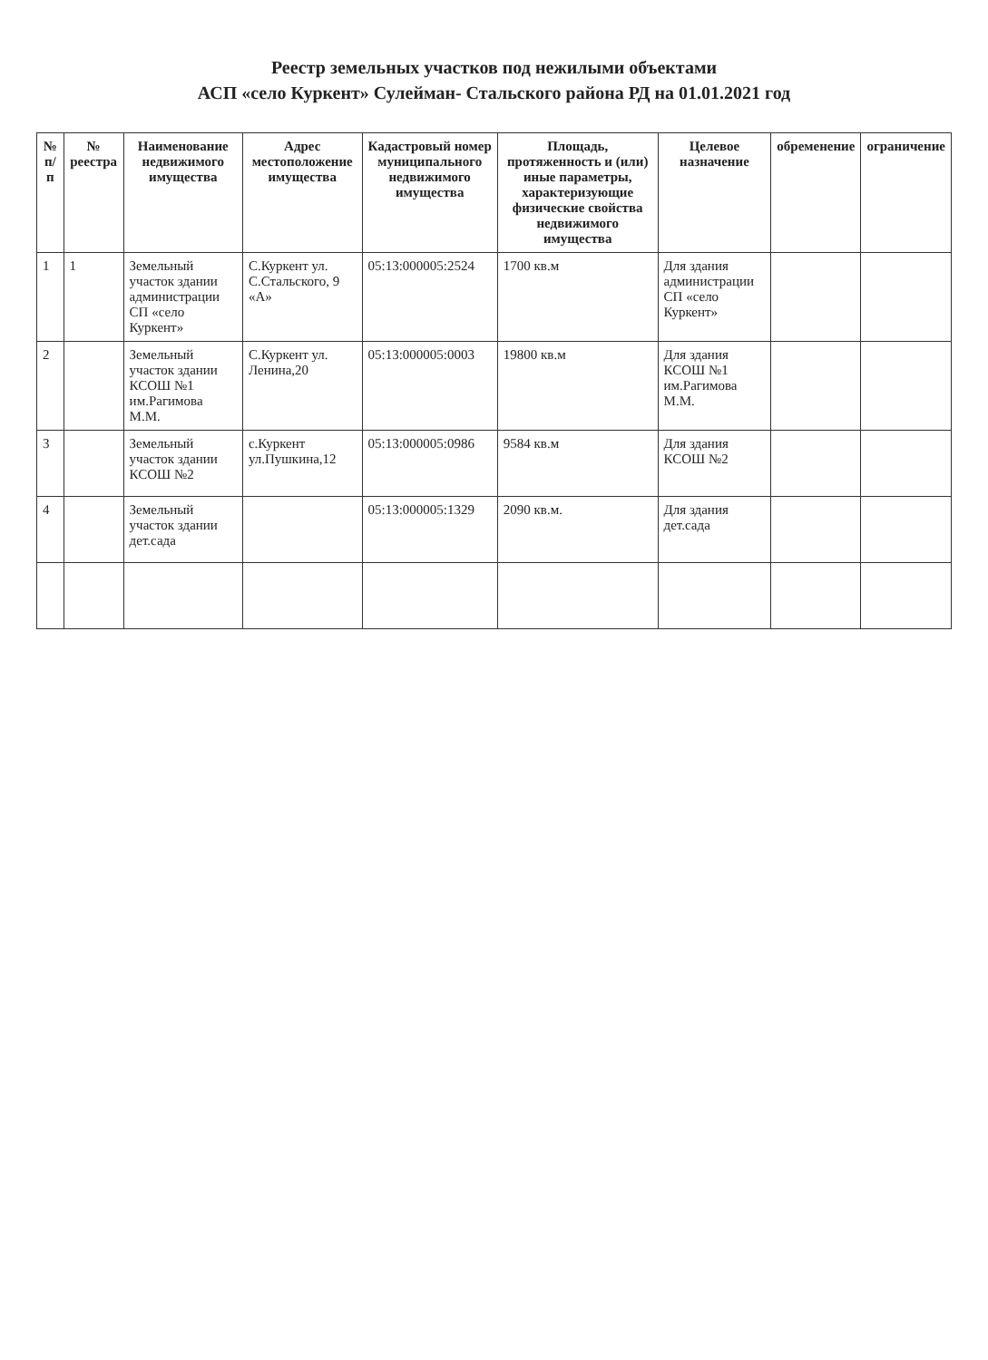Реестр земельных участков под нежилыми объектами
АСП «село Куркент» Сулейман- Стальского района РД на 01.01.2021 год
| № п/п | № реестра | Наименование недвижимого имущества | Адрес местоположение имущества | Кадастровый номер муниципального недвижимого имущества | Площадь, протяженность и (или) иные параметры, характеризующие физические свойства недвижимого имущества | Целевое назначение | обременение | ограничение |
| --- | --- | --- | --- | --- | --- | --- | --- | --- |
| 1 | 1 | Земельный участок здании администрации СП «село Куркент» | С.Куркент ул. С.Стальского, 9 «А» | 05:13:000005:2524 | 1700 кв.м | Для здания администрации СП «село Куркент» | | |
| 2 | | Земельный участок здании КСОШ №1 им.Рагимова М.М. | С.Куркент ул. Ленина,20 | 05:13:000005:0003 | 19800 кв.м | Для здания КСОШ №1 им.Рагимова М.М. | | |
| 3 | | Земельный участок здании КСОШ №2 | с.Куркент ул.Пушкина,12 | 05:13:000005:0986 | 9584 кв.м | Для здания КСОШ №2 | | |
| 4 | | Земельный участок здании дет.сада | | 05:13:000005:1329 | 2090 кв.м. | Для здания дет.сада | | |